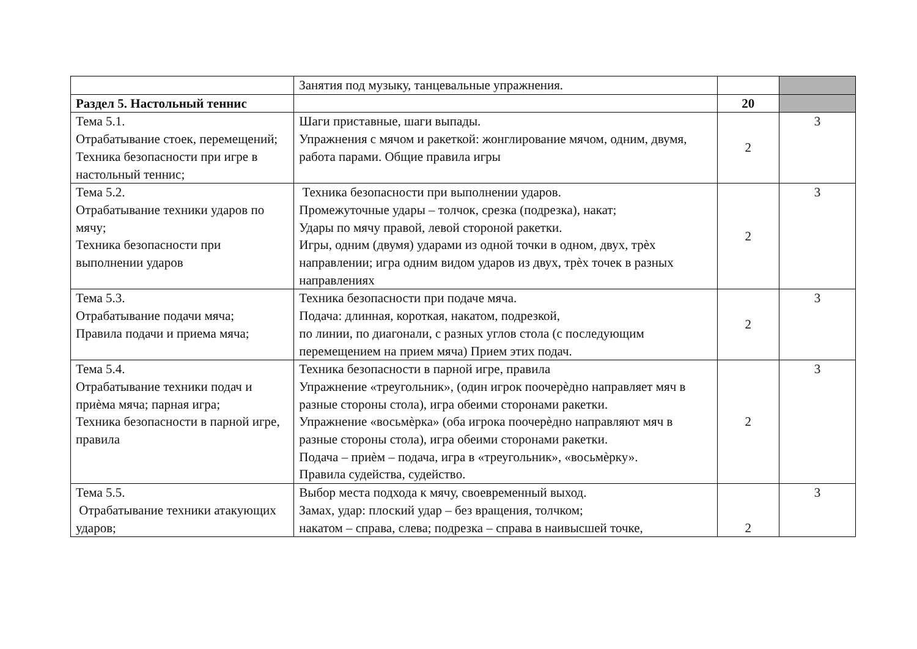| | Занятия под музыку, танцевальные упражнения. | | |
| Раздел 5. Настольный теннис | | 20 | |
| Тема 5.1. Отрабатывание стоек, перемещений; Техника безопасности при игре в настольный теннис; | Шаги приставные, шаги выпады. Упражнения с мячом и ракеткой: жонглирование мячом, одним, двумя, работа парами. Общие правила игры | 2 | 3 |
| Тема 5.2. Отрабатывание техники ударов по мячу; Техника безопасности при выполнении ударов | Техника безопасности при выполнении ударов. Промежуточные удары – толчок, срезка (подрезка), накат; Удары по мячу правой, левой стороной ракетки. Игры, одним (двумя) ударами из одной точки в одном, двух, трѐх направлении; игра одним видом ударов из двух, трѐх точек в разных направлениях | 2 | 3 |
| Тема 5.3. Отрабатывание подачи мяча; Правила подачи и приема мяча; | Техника безопасности при подаче мяча. Подача: длинная, короткая, накатом, подрезкой, по линии, по диагонали, с разных углов стола (с последующим перемещением на прием мяча) Прием этих подач. | 2 | 3 |
| Тема 5.4. Отрабатывание техники подач и приѐма мяча; парная игра; Техника безопасности в парной игре, правила | Техника безопасности в парной игре, правила Упражнение «треугольник», (один игрок поочерѐдно направляет мяч в разные стороны стола), игра обеими сторонами ракетки. Упражнение «восьмѐрка» (оба игрока поочерѐдно направляют мяч в разные стороны стола), игра обеими сторонами ракетки. Подача – приѐм – подача, игра в «треугольник», «восьмѐрку». Правила судейства, судейство. | 2 | 3 |
| Тема 5.5. Отрабатывание техники атакующих ударов; | Выбор места подхода к мячу, своевременный выход. Замах, удар: плоский удар – без вращения, толчком; накатом – справа, слева; подрезка – справа в наивысшей точке, | 2 | 3 |